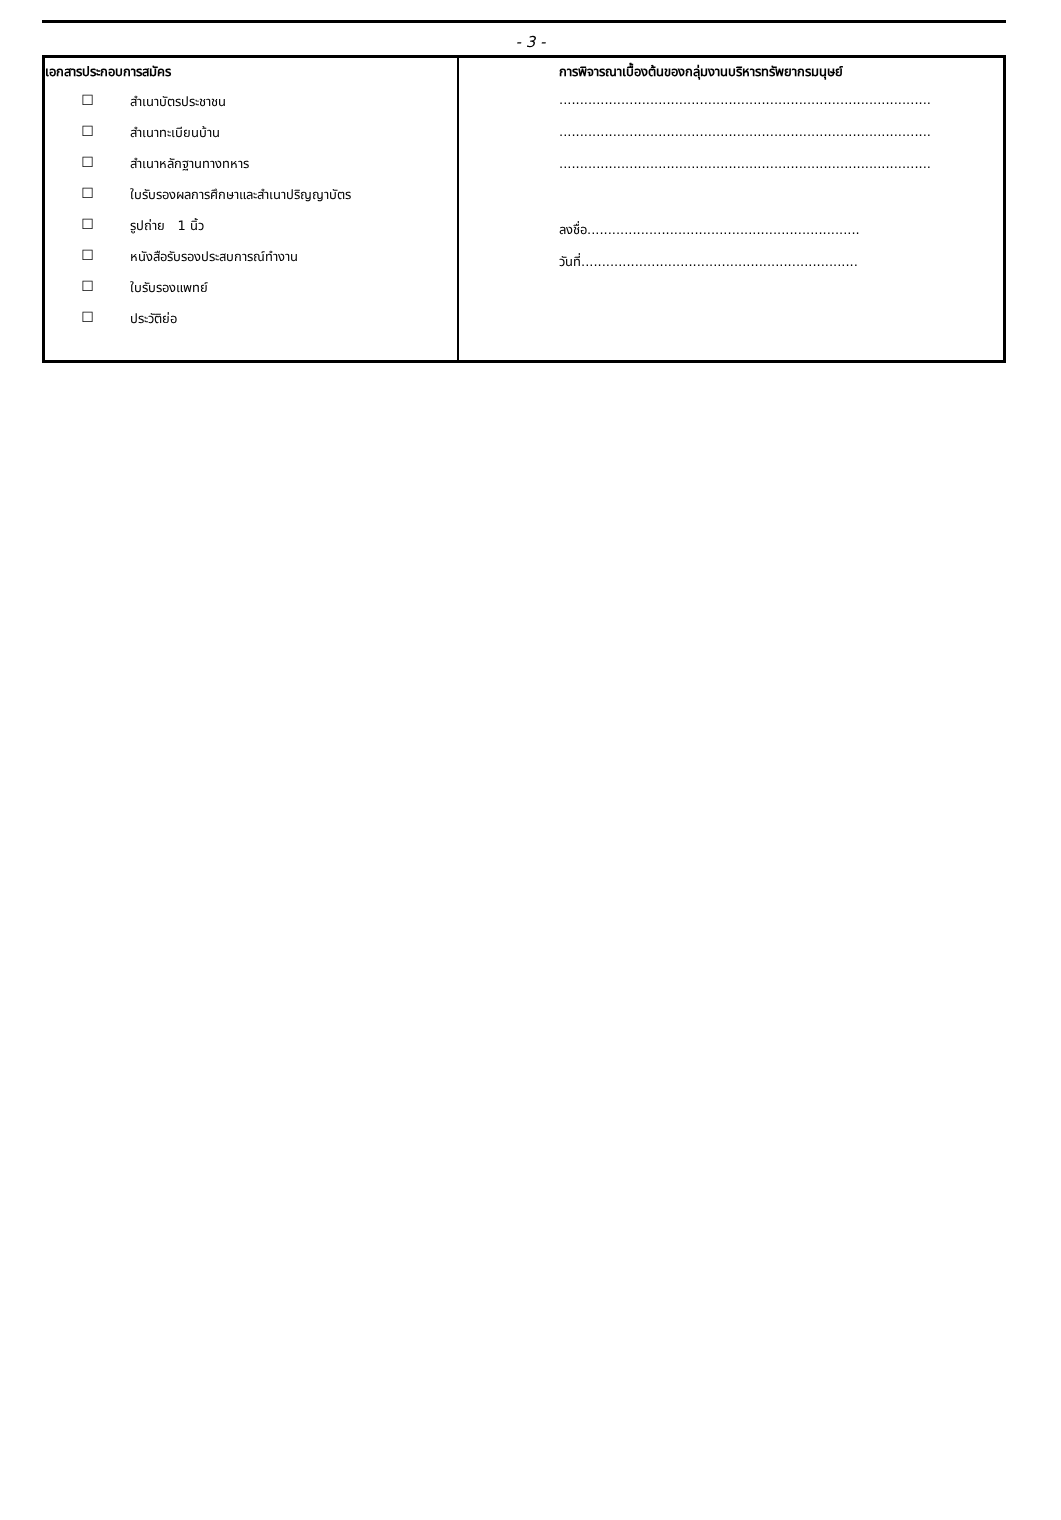- 3 -
| เอกสารประกอบการสมัคร ☐ สำเนาบัตรประชาชน ☐ สำเนาทะเบียนบ้าน ☐ สำเนาหลักฐานทางทหาร ☐ ใบรับรองผลการศึกษาและสำเนาปริญญาบัตร ☐ รูปถ่าย 1 นิ้ว ☐ หนังสือรับรองประสบการณ์ทำงาน ☐ ใบรับรองแพทย์ ☐ ประวัติย่อ | การพิจารณาเบื้องต้นของกลุ่มงานบริหารทรัพยากรมนุษย์ .......................................................................................... .......................................................................................... .......................................................................................... ลงชื่อ.................................................................. วันที่................................................................... |